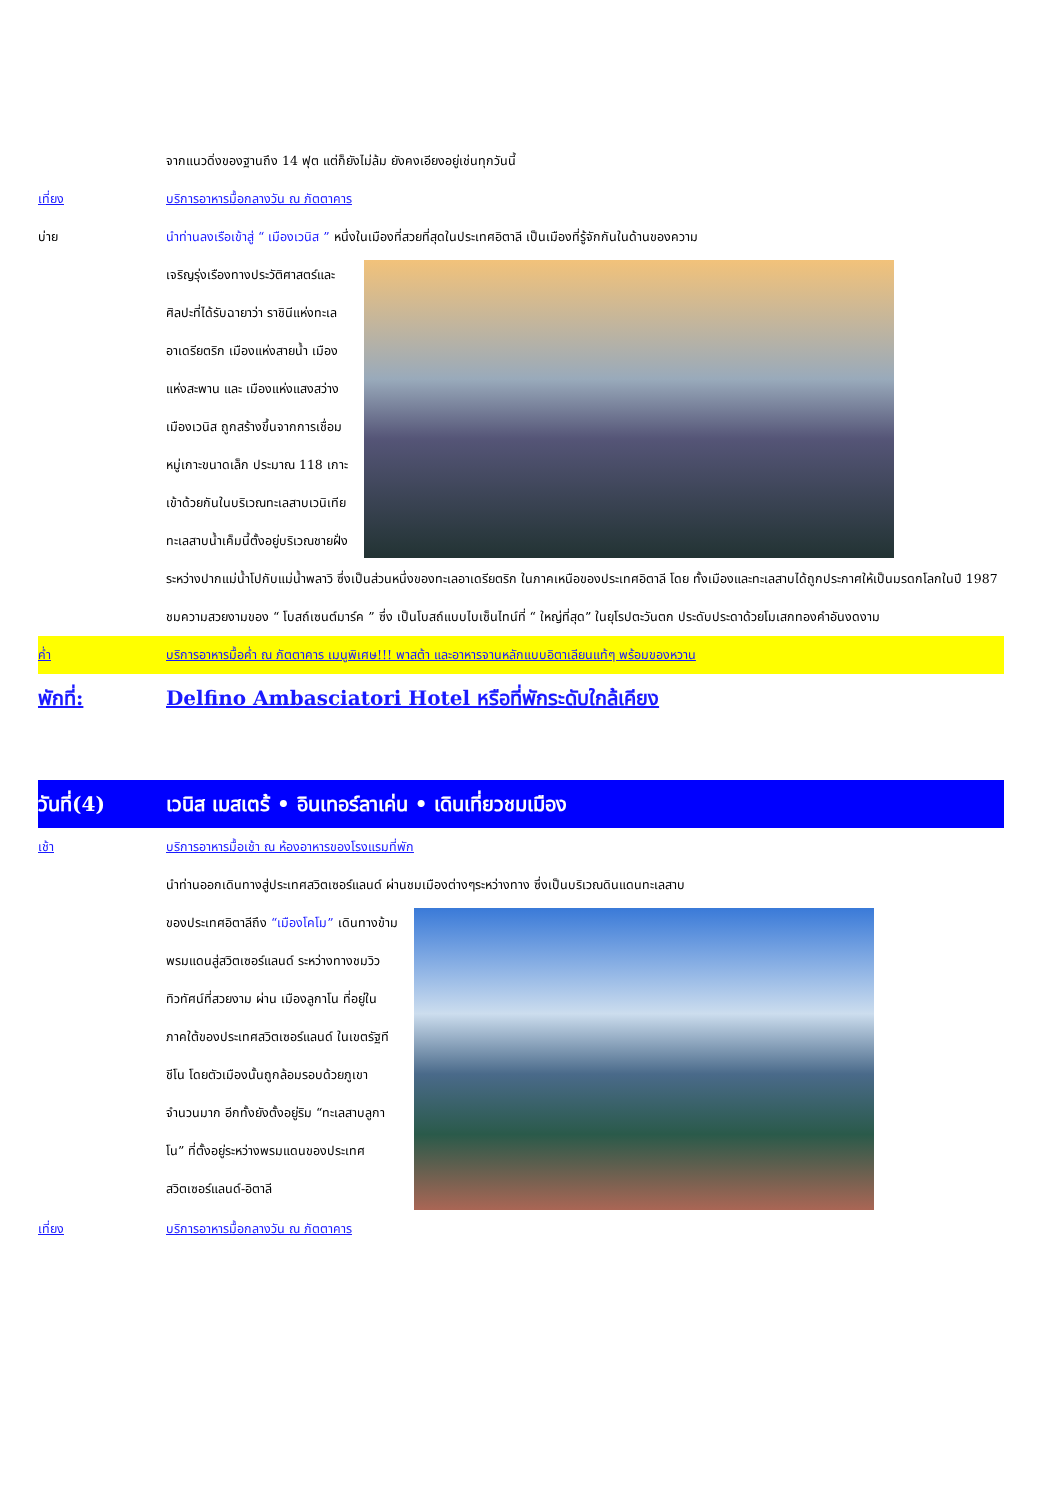จากแนวดิ่งของฐานถึง 14 ฟุต แต่ก็ยังไม่ล้ม ยังคงเอียงอยู่เช่นทุกวันนี้
เที่ยง บริการอาหารมื้อกลางวัน ณ ภัตตาคาร
บ่าย นำท่านลงเรือเข้าสู่ “ เมืองเวนิส ” หนึ่งในเมืองที่สวยที่สุดในประเทศอิตาลี เป็นเมืองที่รู้จักกันในด้านของความ
เจริญรุ่งเรืองทางประวัติศาสตร์และ
ศิลปะที่ได้รับฉายาว่า ราชินีแห่งทะเล
อาเดรียตริก เมืองแห่งสายน้ำ เมือง
แห่งสะพาน และ เมืองแห่งแสงสว่าง
เมืองเวนิส ถูกสร้างขึ้นจากการเชื่อม
หมู่เกาะขนาดเล็ก ประมาณ 118 เกาะ
เข้าด้วยกันในบริเวณทะเลสาบเวนิเทีย
ทะเลสาบน้ำเค็มนี้ตั้งอยู่บริเวณชายฝั่ง
ระหว่างปากแม่น้ำโปกับแม่น้ำพลาวิ ซึ่งเป็นส่วนหนึ่งของทะเลอาเดรียตริก ในภาคเหนือของประเทศอิตาลี โดย ทั้งเมืองและทะเลสาบได้ถูกประกาศให้เป็นมรดกโลกในปี 1987 ชมความสวยงามของ “ โบสถ์เซนต์มาร์ค ” ซึ่ง เป็นโบสถ์แบบไบเซ็นไทน์ที่ “ ใหญ่ที่สุด” ในยุโรปตะวันตก ประดับประดาด้วยโมเสกทองคำอันงดงาม
ค่ำ บริการอาหารมื้อค่ำ ณ ภัตตาคาร เมนูพิเศษ!!! พาสต้า และอาหารจานหลักแบบอิตาเลียนแท้ๆ พร้อมของหวาน
พักที่: Delfino Ambasciatori Hotel หรือที่พักระดับใกล้เคียง
วันที่(4) เวนิส เมสเตร้ • อินเทอร์ลาเค่น • เดินเที่ยวชมเมือง
เช้า บริการอาหารมื้อเช้า ณ ห้องอาหารของโรงแรมที่พัก
นำท่านออกเดินทางสู่ประเทศสวิตเซอร์แลนด์ ผ่านชมเมืองต่างๆระหว่างทาง ซึ่งเป็นบริเวณดินแดนทะเลสาบ
ของประเทศอิตาลีถึง “เมืองโคโม” เดินทางข้าม
พรมแดนสู่สวิตเซอร์แลนด์ ระหว่างทางชมวิว
ทิวทัศน์ที่สวยงาม ผ่าน เมืองลูกาโน ที่อยู่ใน
ภาคใต้ของประเทศสวิตเซอร์แลนด์ ในเขตรัฐที
ชีโน โดยตัวเมืองนั้นถูกล้อมรอบด้วยภูเขา
จำนวนมาก อีกทั้งยังตั้งอยู่ริม “ทะเลสาบลูกา
โน” ที่ตั้งอยู่ระหว่างพรมแดนของประเทศ
สวิตเซอร์แลนด์-อิตาลี
เที่ยง บริการอาหารมื้อกลางวัน ณ ภัตตาคาร